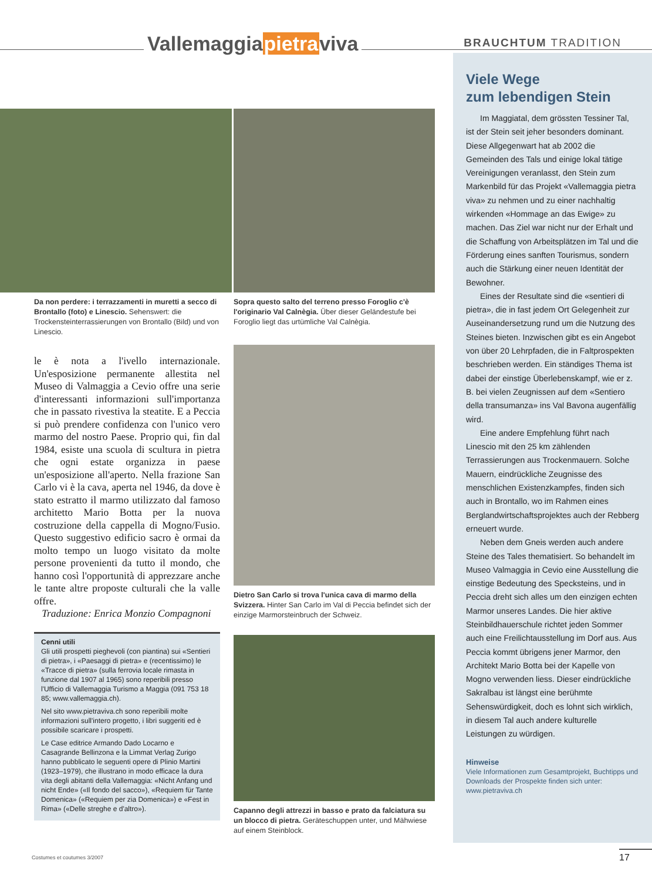Vallemaggiapietraviva BRAUCHTUM TRADITION
Da non perdere: i terrazzamenti in muretti a secco di Brontallo (foto) e Linescio. Sehenswert: die Trockensteinterrassierungen von Brontallo (Bild) und von Linescio.
le è nota a l'ivello internazionale. Un'esposizione permanente allestita nel Museo di Valmaggia a Cevio offre una serie d'interessanti informazioni sull'importanza che in passato rivestiva la steatite. E a Peccia si può prendere confidenza con l'unico vero marmo del nostro Paese. Proprio qui, fin dal 1984, esiste una scuola di scultura in pietra che ogni estate organizza in paese un'esposizione all'aperto. Nella frazione San Carlo vi è la cava, aperta nel 1946, da dove è stato estratto il marmo utilizzato dal famoso architetto Mario Botta per la nuova costruzione della cappella di Mogno/Fusio. Questo suggestivo edificio sacro è ormai da molto tempo un luogo visitato da molte persone provenienti da tutto il mondo, che hanno così l'opportunità di apprezzare anche le tante altre proposte culturali che la valle offre.
Traduzione: Enrica Monzio Compagnoni
Cenni utili
Gli utili prospetti pieghevoli (con piantina) sui «Sentieri di pietra», i «Paesaggi di pietra» e (recentissimo) le «Tracce di pietra» (sulla ferrovia locale rimasta in funzione dal 1907 al 1965) sono reperibili presso l'Ufficio di Vallemaggia Turismo a Maggia (091 753 18 85; www.vallemaggia.ch).
Nel sito www.pietraviva.ch sono reperibili molte informazioni sull'intero progetto, i libri suggeriti ed è possibile scaricare i prospetti.
Le Case editrice Armando Dado Locarno e Casagrande Bellinzona e la Limmat Verlag Zurigo hanno pubblicato le seguenti opere di Plinio Martini (1923–1979), che illustrano in modo efficace la dura vita degli abitanti della Vallemaggia: «Nicht Anfang und nicht Ende» («Il fondo del sacco»), «Requiem für Tante Domenica» («Requiem per zia Domenica») e «Fest in Rima» («Delle streghe e d'altro»).
Sopra questo salto del terreno presso Foroglio c'è l'originario Val Calnègia. Über dieser Geländestufe bei Foroglio liegt das urtümliche Val Calnègia.
Dietro San Carlo si trova l'unica cava di marmo della Svizzera. Hinter San Carlo im Val di Peccia befindet sich der einzige Marmorsteinbruch der Schweiz.
Capanno degli attrezzi in basso e prato da falciatura su un blocco di pietra. Geräteschuppen unter, und Mähwiese auf einem Steinblock.
Viele Wege
zum lebendigen Stein
Im Maggiatal, dem grössten Tessiner Tal, ist der Stein seit jeher besonders dominant. Diese Allgegenwart hat ab 2002 die Gemeinden des Tals und einige lokal tätige Vereinigungen veranlasst, den Stein zum Markenbild für das Projekt «Vallemaggia pietra viva» zu nehmen und zu einer nachhaltig wirkenden «Hommage an das Ewige» zu machen. Das Ziel war nicht nur der Erhalt und die Schaffung von Arbeitsplätzen im Tal und die Förderung eines sanften Tourismus, sondern auch die Stärkung einer neuen Identität der Bewohner.
Eines der Resultate sind die «sentieri di pietra», die in fast jedem Ort Gelegenheit zur Auseinandersetzung rund um die Nutzung des Steines bieten. Inzwischen gibt es ein Angebot von über 20 Lehrpfaden, die in Faltprospekten beschrieben werden. Ein ständiges Thema ist dabei der einstige Überlebenskampf, wie er z. B. bei vielen Zeugnissen auf dem «Sentiero della transumanza» ins Val Bavona augenfällig wird.
Eine andere Empfehlung führt nach Linescio mit den 25 km zählenden Terrassierungen aus Trockenmauern. Solche Mauern, eindrückliche Zeugnisse des menschlichen Existenzkampfes, finden sich auch in Brontallo, wo im Rahmen eines Berglandwirtschaftsprojektes auch der Rebberg erneuert wurde.
Neben dem Gneis werden auch andere Steine des Tales thematisiert. So behandelt im Museo Valmaggia in Cevio eine Ausstellung die einstige Bedeutung des Specksteins, und in Peccia dreht sich alles um den einzigen echten Marmor unseres Landes. Die hier aktive Steinbildhauerschule richtet jeden Sommer auch eine Freilichtausstellung im Dorf aus. Aus Peccia kommt übrigens jener Marmor, den Architekt Mario Botta bei der Kapelle von Mogno verwenden liess. Dieser eindrückliche Sakralbau ist längst eine berühmte Sehenswürdigkeit, doch es lohnt sich wirklich, in diesem Tal auch andere kulturelle Leistungen zu würdigen.
Hinweise
Viele Informationen zum Gesamtprojekt, Buchtipps und Downloads der Prospekte finden sich unter: www.pietraviva.ch
Costumes et coutumes 3/2007 17